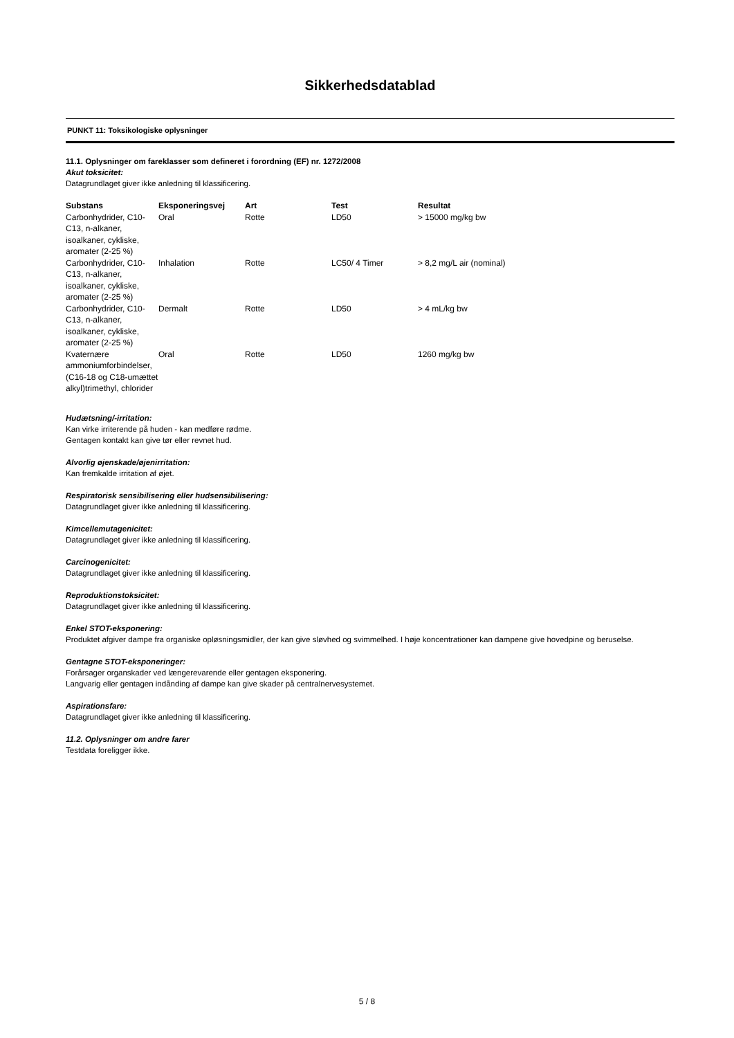Sikkerhedsdatablad
PUNKT 11: Toksikologiske oplysninger
11.1. Oplysninger om fareklasser som defineret i forordning (EF) nr. 1272/2008
Akut toksicitet:
Datagrundlaget giver ikke anledning til klassificering.
| Substans | Eksponeringsvej | Art | Test | Resultat |
| --- | --- | --- | --- | --- |
| Carbonhydrider, C10-C13, n-alkaner, isoalkaner, cykliske, aromater (2-25 %) | Oral | Rotte | LD50 | > 15000 mg/kg bw |
| Carbonhydrider, C10-C13, n-alkaner, isoalkaner, cykliske, aromater (2-25 %) | Inhalation | Rotte | LC50/ 4 Timer | > 8,2 mg/L air (nominal) |
| Carbonhydrider, C10-C13, n-alkaner, isoalkaner, cykliske, aromater (2-25 %) | Dermalt | Rotte | LD50 | > 4 mL/kg bw |
| Kvaternære ammoniumforbindelser, (C16-18 og C18-umættet alkyl)trimethyl, chlorider | Oral | Rotte | LD50 | 1260 mg/kg bw |
Hudætsning/-irritation:
Kan virke irriterende på huden - kan medføre rødme.
Gentagen kontakt kan give tør eller revnet hud.
Alvorlig øjenskade/øjenirritation:
Kan fremkalde irritation af øjet.
Respiratorisk sensibilisering eller hudsensibilisering:
Datagrundlaget giver ikke anledning til klassificering.
Kimcellemutagenicitet:
Datagrundlaget giver ikke anledning til klassificering.
Carcinogenicitet:
Datagrundlaget giver ikke anledning til klassificering.
Reproduktionstoksicitet:
Datagrundlaget giver ikke anledning til klassificering.
Enkel STOT-eksponering:
Produktet afgiver dampe fra organiske opløsningsmidler, der kan give sløvhed og svimmelhed. I høje koncentrationer kan dampene give hovedpine og beruselse.
Gentagne STOT-eksponeringer:
Forårsager organskader ved længerevarende eller gentagen eksponering.
Langvarig eller gentagen indånding af dampe kan give skader på centralnervesystemet.
Aspirationsfare:
Datagrundlaget giver ikke anledning til klassificering.
11.2. Oplysninger om andre farer
Testdata foreligger ikke.
5 / 8